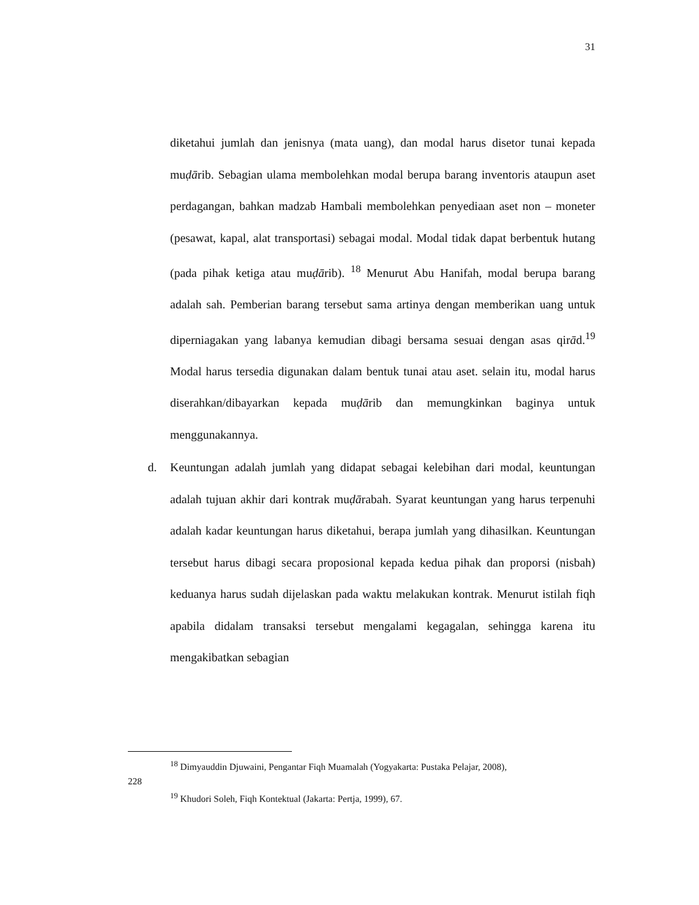31
diketahui jumlah dan jenisnya (mata uang), dan modal harus disetor tunai kepada muḍārib. Sebagian ulama membolehkan modal berupa barang inventoris ataupun aset perdagangan, bahkan madzab Hambali membolehkan penyediaan aset non – moneter (pesawat, kapal, alat transportasi) sebagai modal. Modal tidak dapat berbentuk hutang (pada pihak ketiga atau muḍārib). <sup>18</sup> Menurut Abu Hanifah, modal berupa barang adalah sah. Pemberian barang tersebut sama artinya dengan memberikan uang untuk diperniagakan yang labanya kemudian dibagi bersama sesuai dengan asas qirād.<sup>19</sup> Modal harus tersedia digunakan dalam bentuk tunai atau aset. selain itu, modal harus diserahkan/dibayarkan kepada muḍārib dan memungkinkan baginya untuk menggunakannya.
d. Keuntungan adalah jumlah yang didapat sebagai kelebihan dari modal, keuntungan adalah tujuan akhir dari kontrak muḍārabah. Syarat keuntungan yang harus terpenuhi adalah kadar keuntungan harus diketahui, berapa jumlah yang dihasilkan. Keuntungan tersebut harus dibagi secara proposional kepada kedua pihak dan proporsi (nisbah) keduanya harus sudah dijelaskan pada waktu melakukan kontrak. Menurut istilah fiqh apabila didalam transaksi tersebut mengalami kegagalan, sehingga karena itu mengakibatkan sebagian
<sup>18</sup> Dimyauddin Djuwaini, Pengantar Fiqh Muamalah (Yogyakarta: Pustaka Pelajar, 2008),
228
<sup>19</sup> Khudori Soleh, Fiqh Kontektual (Jakarta: Pertja, 1999), 67.